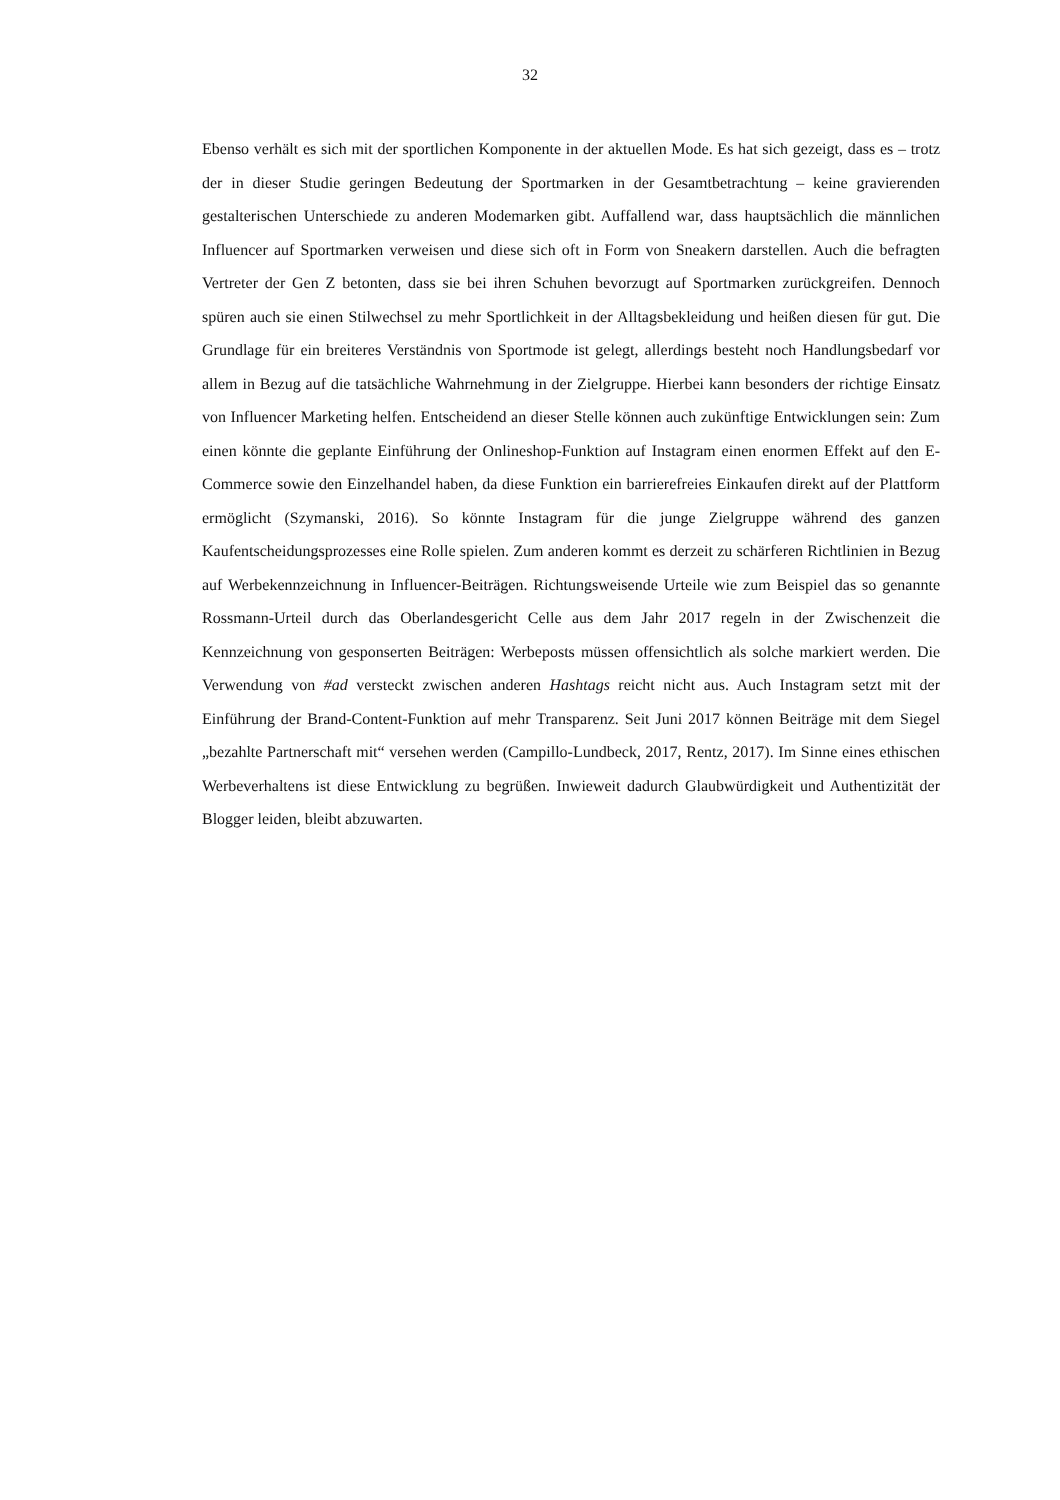32
Ebenso verhält es sich mit der sportlichen Komponente in der aktuellen Mode. Es hat sich gezeigt, dass es – trotz der in dieser Studie geringen Bedeutung der Sportmarken in der Gesamtbetrachtung – keine gravierenden gestalterischen Unterschiede zu anderen Modemarken gibt. Auffallend war, dass hauptsächlich die männlichen Influencer auf Sportmarken verweisen und diese sich oft in Form von Sneakern darstellen. Auch die befragten Vertreter der Gen Z betonten, dass sie bei ihren Schuhen bevorzugt auf Sportmarken zurückgreifen. Dennoch spüren auch sie einen Stilwechsel zu mehr Sportlichkeit in der Alltagsbekleidung und heißen diesen für gut. Die Grundlage für ein breiteres Verständnis von Sportmode ist gelegt, allerdings besteht noch Handlungsbedarf vor allem in Bezug auf die tatsächliche Wahrnehmung in der Zielgruppe. Hierbei kann besonders der richtige Einsatz von Influencer Marketing helfen. Entscheidend an dieser Stelle können auch zukünftige Entwicklungen sein: Zum einen könnte die geplante Einführung der Onlineshop-Funktion auf Instagram einen enormen Effekt auf den E-Commerce sowie den Einzelhandel haben, da diese Funktion ein barrierefreies Einkaufen direkt auf der Plattform ermöglicht (Szymanski, 2016). So könnte Instagram für die junge Zielgruppe während des ganzen Kaufentscheidungsprozesses eine Rolle spielen. Zum anderen kommt es derzeit zu schärferen Richtlinien in Bezug auf Werbekennzeichnung in Influencer-Beiträgen. Richtungsweisende Urteile wie zum Beispiel das so genannte Rossmann-Urteil durch das Oberlandesgericht Celle aus dem Jahr 2017 regeln in der Zwischenzeit die Kennzeichnung von gesponserten Beiträgen: Werbeposts müssen offensichtlich als solche markiert werden. Die Verwendung von #ad versteckt zwischen anderen Hashtags reicht nicht aus. Auch Instagram setzt mit der Einführung der Brand-Content-Funktion auf mehr Transparenz. Seit Juni 2017 können Beiträge mit dem Siegel „bezahlte Partnerschaft mit“ versehen werden (Campillo-Lundbeck, 2017, Rentz, 2017). Im Sinne eines ethischen Werbeverhaltens ist diese Entwicklung zu begrüßen. Inwieweit dadurch Glaubwürdigkeit und Authentizität der Blogger leiden, bleibt abzuwarten.